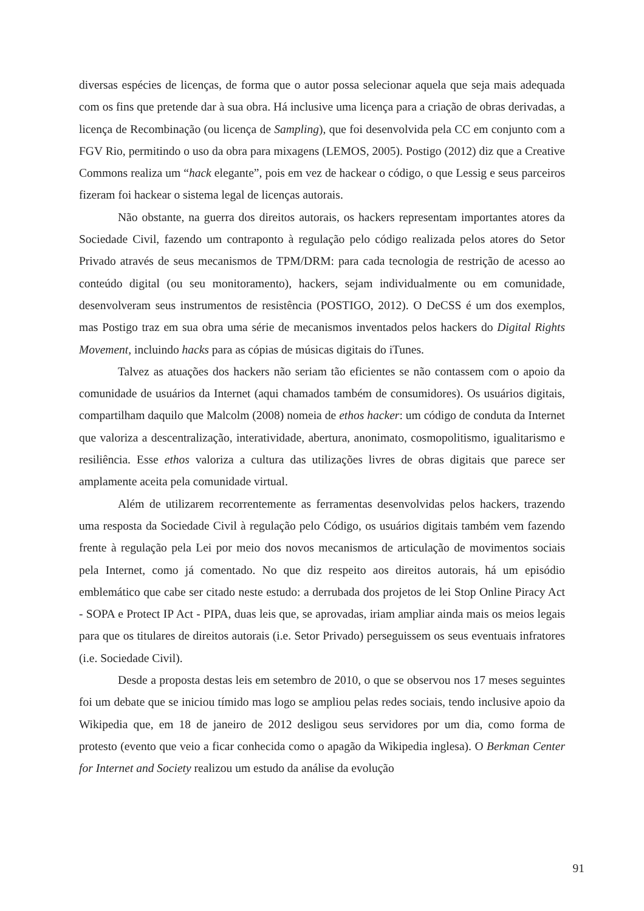diversas espécies de licenças, de forma que o autor possa selecionar aquela que seja mais adequada com os fins que pretende dar à sua obra. Há inclusive uma licença para a criação de obras derivadas, a licença de Recombinação (ou licença de Sampling), que foi desenvolvida pela CC em conjunto com a FGV Rio, permitindo o uso da obra para mixagens (LEMOS, 2005). Postigo (2012) diz que a Creative Commons realiza um “hack elegante”, pois em vez de hackear o código, o que Lessig e seus parceiros fizeram foi hackear o sistema legal de licenças autorais.
Não obstante, na guerra dos direitos autorais, os hackers representam importantes atores da Sociedade Civil, fazendo um contraponto à regulação pelo código realizada pelos atores do Setor Privado através de seus mecanismos de TPM/DRM: para cada tecnologia de restrição de acesso ao conteúdo digital (ou seu monitoramento), hackers, sejam individualmente ou em comunidade, desenvolveram seus instrumentos de resistência (POSTIGO, 2012). O DeCSS é um dos exemplos, mas Postigo traz em sua obra uma série de mecanismos inventados pelos hackers do Digital Rights Movement, incluindo hacks para as cópias de músicas digitais do iTunes.
Talvez as atuações dos hackers não seriam tão eficientes se não contassem com o apoio da comunidade de usuários da Internet (aqui chamados também de consumidores). Os usuários digitais, compartilham daquilo que Malcolm (2008) nomeia de ethos hacker: um código de conduta da Internet que valoriza a descentralização, interatividade, abertura, anonimato, cosmopolitismo, igualitarismo e resiliência. Esse ethos valoriza a cultura das utilizações livres de obras digitais que parece ser amplamente aceita pela comunidade virtual.
Além de utilizarem recorrentemente as ferramentas desenvolvidas pelos hackers, trazendo uma resposta da Sociedade Civil à regulação pelo Código, os usuários digitais também vem fazendo frente à regulação pela Lei por meio dos novos mecanismos de articulação de movimentos sociais pela Internet, como já comentado. No que diz respeito aos direitos autorais, há um episódio emblemático que cabe ser citado neste estudo: a derrubada dos projetos de lei Stop Online Piracy Act - SOPA e Protect IP Act - PIPA, duas leis que, se aprovadas, iriam ampliar ainda mais os meios legais para que os titulares de direitos autorais (i.e. Setor Privado) perseguissem os seus eventuais infratores (i.e. Sociedade Civil).
Desde a proposta destas leis em setembro de 2010, o que se observou nos 17 meses seguintes foi um debate que se iniciou tímido mas logo se ampliou pelas redes sociais, tendo inclusive apoio da Wikipedia que, em 18 de janeiro de 2012 desligou seus servidores por um dia, como forma de protesto (evento que veio a ficar conhecida como o apagão da Wikipedia inglesa). O Berkman Center for Internet and Society realizou um estudo da análise da evolução
91